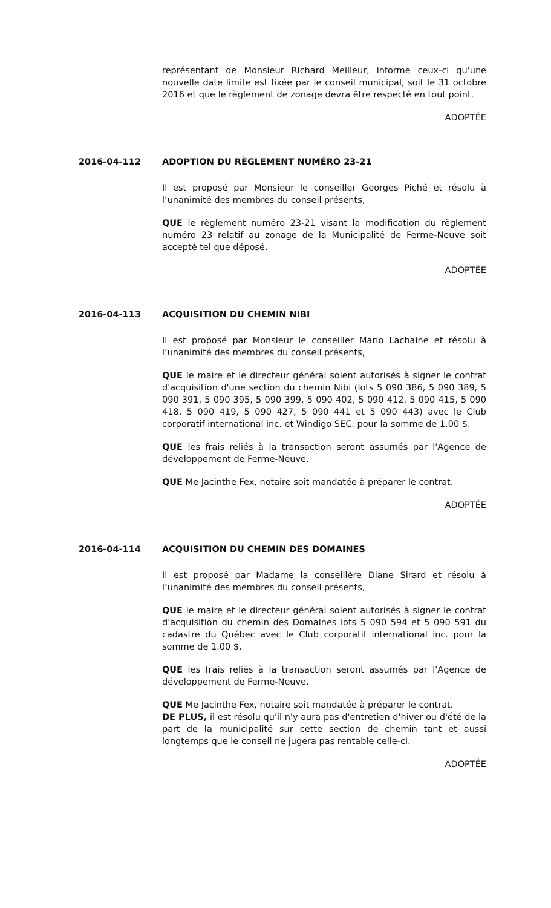représentant de Monsieur Richard Meilleur, informe ceux-ci qu'une nouvelle date limite est fixée par le conseil municipal, soit le 31 octobre 2016 et que le règlement de zonage devra être respecté en tout point.
ADOPTÉE
2016-04-112 ADOPTION DU RÈGLEMENT NUMÉRO 23-21
Il est proposé par Monsieur le conseiller Georges Piché et résolu à l’unanimité des membres du conseil présents,
QUE le règlement numéro 23-21 visant la modification du règlement numéro 23 relatif au zonage de la Municipalité de Ferme-Neuve soit accepté tel que déposé.
ADOPTÉE
2016-04-113 ACQUISITION DU CHEMIN NIBI
Il est proposé par Monsieur le conseiller Mario Lachaine et résolu à l’unanimité des membres du conseil présents,
QUE le maire et le directeur général soient autorisés à signer le contrat d'acquisition d'une section du chemin Nibi (lots 5 090 386, 5 090 389, 5 090 391, 5 090 395, 5 090 399, 5 090 402, 5 090 412, 5 090 415, 5 090 418, 5 090 419, 5 090 427, 5 090 441 et 5 090 443) avec le Club corporatif international inc. et Windigo SEC. pour la somme de 1.00 $.
QUE les frais reliés à la transaction seront assumés par l'Agence de développement de Ferme-Neuve.
QUE Me Jacinthe Fex, notaire soit mandatée à préparer le contrat.
ADOPTÉE
2016-04-114 ACQUISITION DU CHEMIN DES DOMAINES
Il est proposé par Madame la conseillère Diane Sirard et résolu à l’unanimité des membres du conseil présents,
QUE le maire et le directeur général soient autorisés à signer le contrat d'acquisition du chemin des Domaines lots 5 090 594 et 5 090 591 du cadastre du Québec avec le Club corporatif international inc. pour la somme de 1.00 $.
QUE les frais reliés à la transaction seront assumés par l'Agence de développement de Ferme-Neuve.
QUE Me Jacinthe Fex, notaire soit mandatée à préparer le contrat.
DE PLUS, il est résolu qu'il n'y aura pas d'entretien d'hiver ou d'été de la part de la municipalité sur cette section de chemin tant et aussi longtemps que le conseil ne jugera pas rentable celle-ci.
ADOPTÉE